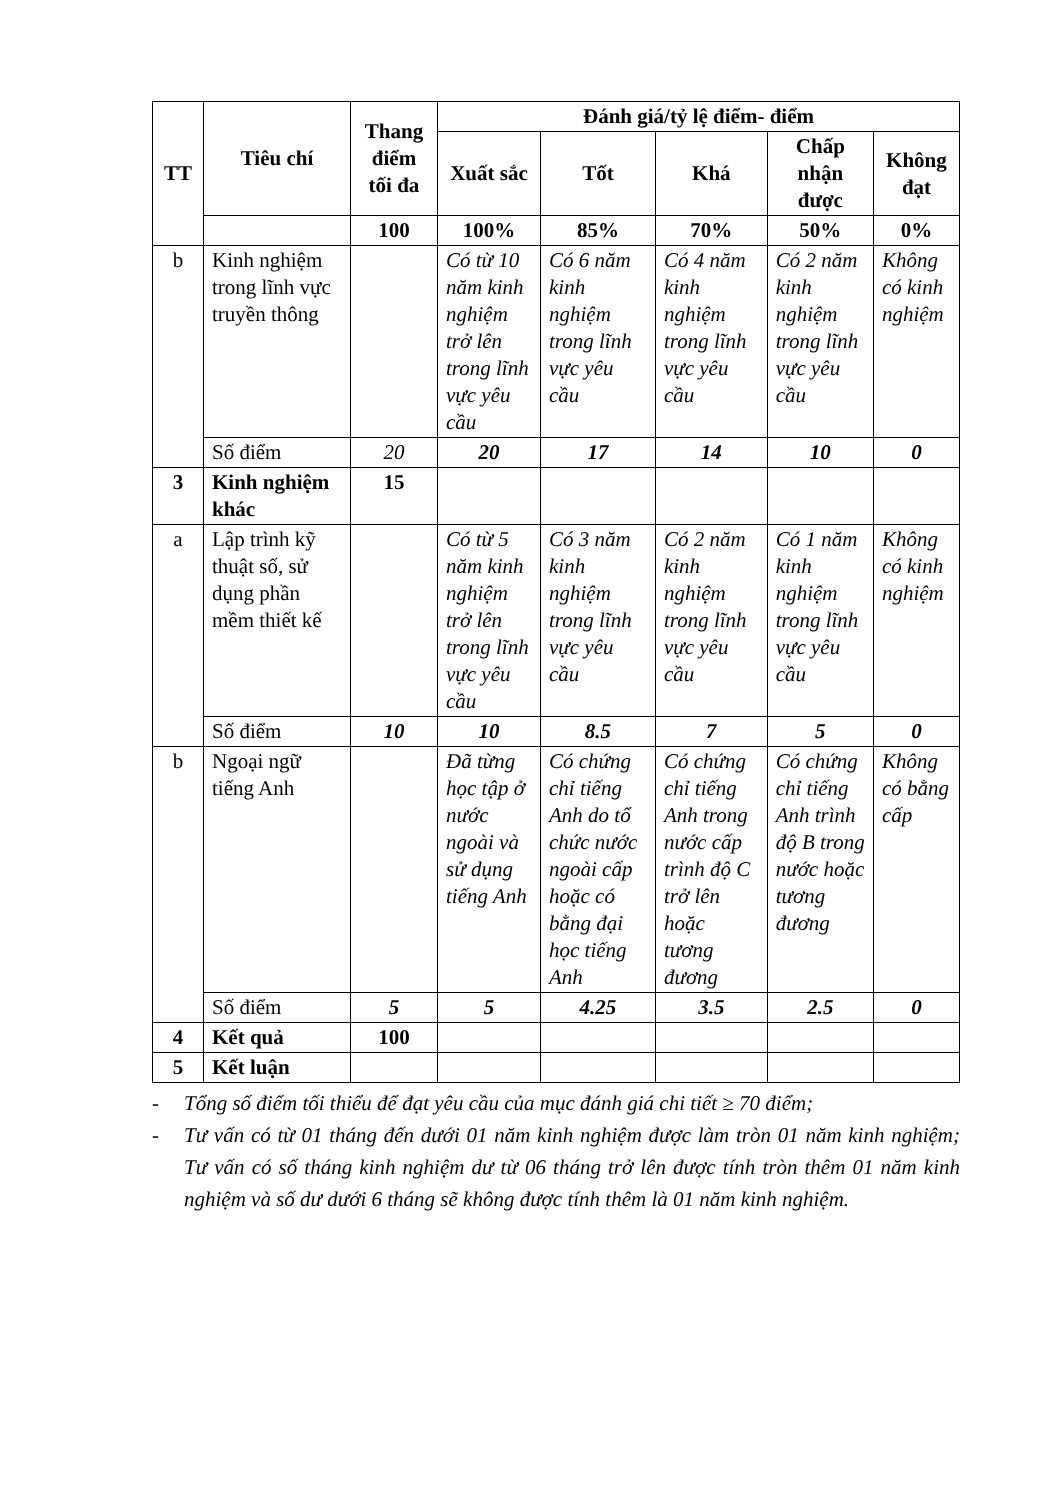| TT | Tiêu chí | Thang điểm tối đa | Đánh giá/tỷ lệ điểm- điểm | | | | |
| --- | --- | --- | --- | --- | --- | --- | --- |
| | | | Xuất sắc | Tốt | Khá | Chấp nhận được | Không đạt |
| | | 100 | 100% | 85% | 70% | 50% | 0% |
| b | Kinh nghiệm trong lĩnh vực truyền thông | | Có từ 10 năm kinh nghiệm trở lên trong lĩnh vực yêu cầu | Có 6 năm kinh nghiệm trong lĩnh vực yêu cầu | Có 4 năm kinh nghiệm trong lĩnh vực yêu cầu | Có 2 năm kinh nghiệm trong lĩnh vực yêu cầu | Không có kinh nghiệm |
| | Số điểm | 20 | 20 | 17 | 14 | 10 | 0 |
| 3 | Kinh nghiệm khác | 15 | | | | | |
| a | Lập trình kỹ thuật số, sử dụng phần mềm thiết kế | | Có từ 5 năm kinh nghiệm trở lên trong lĩnh vực yêu cầu | Có 3 năm kinh nghiệm trong lĩnh vực yêu cầu | Có 2 năm kinh nghiệm trong lĩnh vực yêu cầu | Có 1 năm kinh nghiệm trong lĩnh vực yêu cầu | Không có kinh nghiệm |
| | Số điểm | 10 | 10 | 8.5 | 7 | 5 | 0 |
| b | Ngoại ngữ tiếng Anh | | Đã từng học tập ở nước ngoài và sử dụng tiếng Anh | Có chứng chỉ tiếng Anh do tổ chức nước ngoài cấp hoặc có bằng đại học tiếng Anh | Có chứng chỉ tiếng Anh trong nước cấp trình độ C trở lên hoặc tương đương | Có chứng chỉ tiếng Anh trình độ B trong nước hoặc tương đương | Không có bằng cấp |
| | Số điểm | 5 | 5 | 4.25 | 3.5 | 2.5 | 0 |
| 4 | Kết quả | 100 | | | | | |
| 5 | Kết luận | | | | | | |
- Tổng số điểm tối thiểu để đạt yêu cầu của mục đánh giá chi tiết ≥ 70 điểm;
- Tư vấn có từ 01 tháng đến dưới 01 năm kinh nghiệm được làm tròn 01 năm kinh nghiệm; Tư vấn có số tháng kinh nghiệm dư từ 06 tháng trở lên được tính tròn thêm 01 năm kinh nghiệm và số dư dưới 6 tháng sẽ không được tính thêm là 01 năm kinh nghiệm.